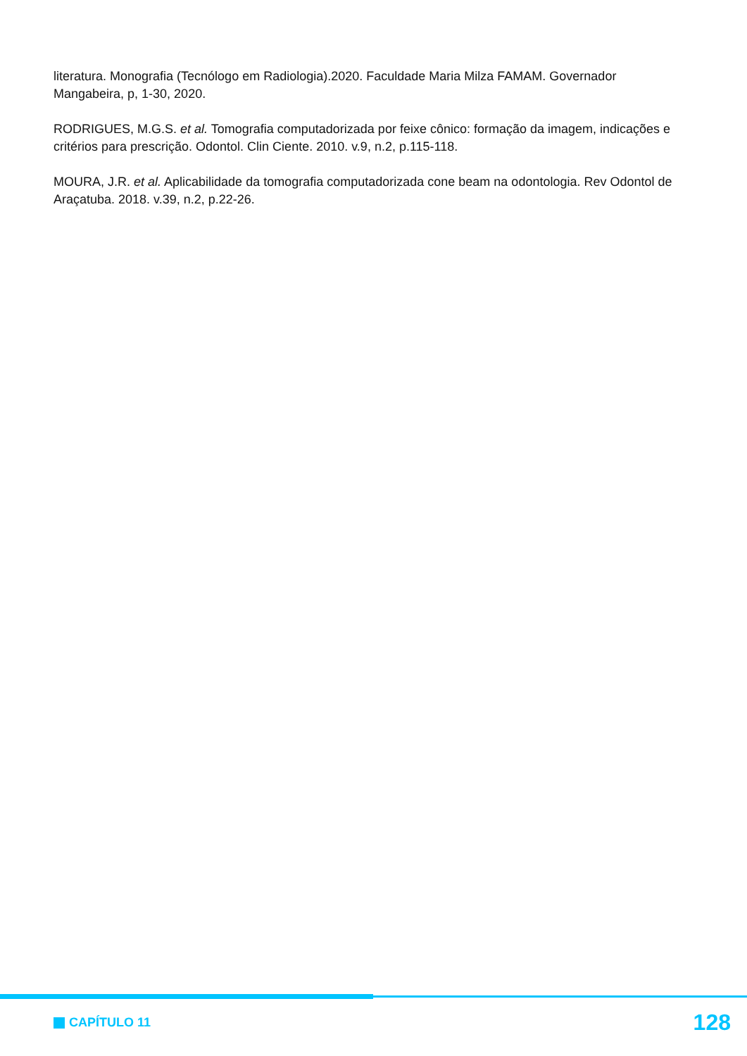literatura. Monografia (Tecnólogo em Radiologia).2020. Faculdade Maria Milza FAMAM. Governador Mangabeira, p, 1-30, 2020.
RODRIGUES, M.G.S. et al. Tomografia computadorizada por feixe cônico: formação da imagem, indicações e critérios para prescrição. Odontol. Clin Ciente. 2010. v.9, n.2, p.115-118.
MOURA, J.R. et al. Aplicabilidade da tomografia computadorizada cone beam na odontologia. Rev Odontol de Araçatuba. 2018. v.39, n.2, p.22-26.
CAPÍTULO 11
128